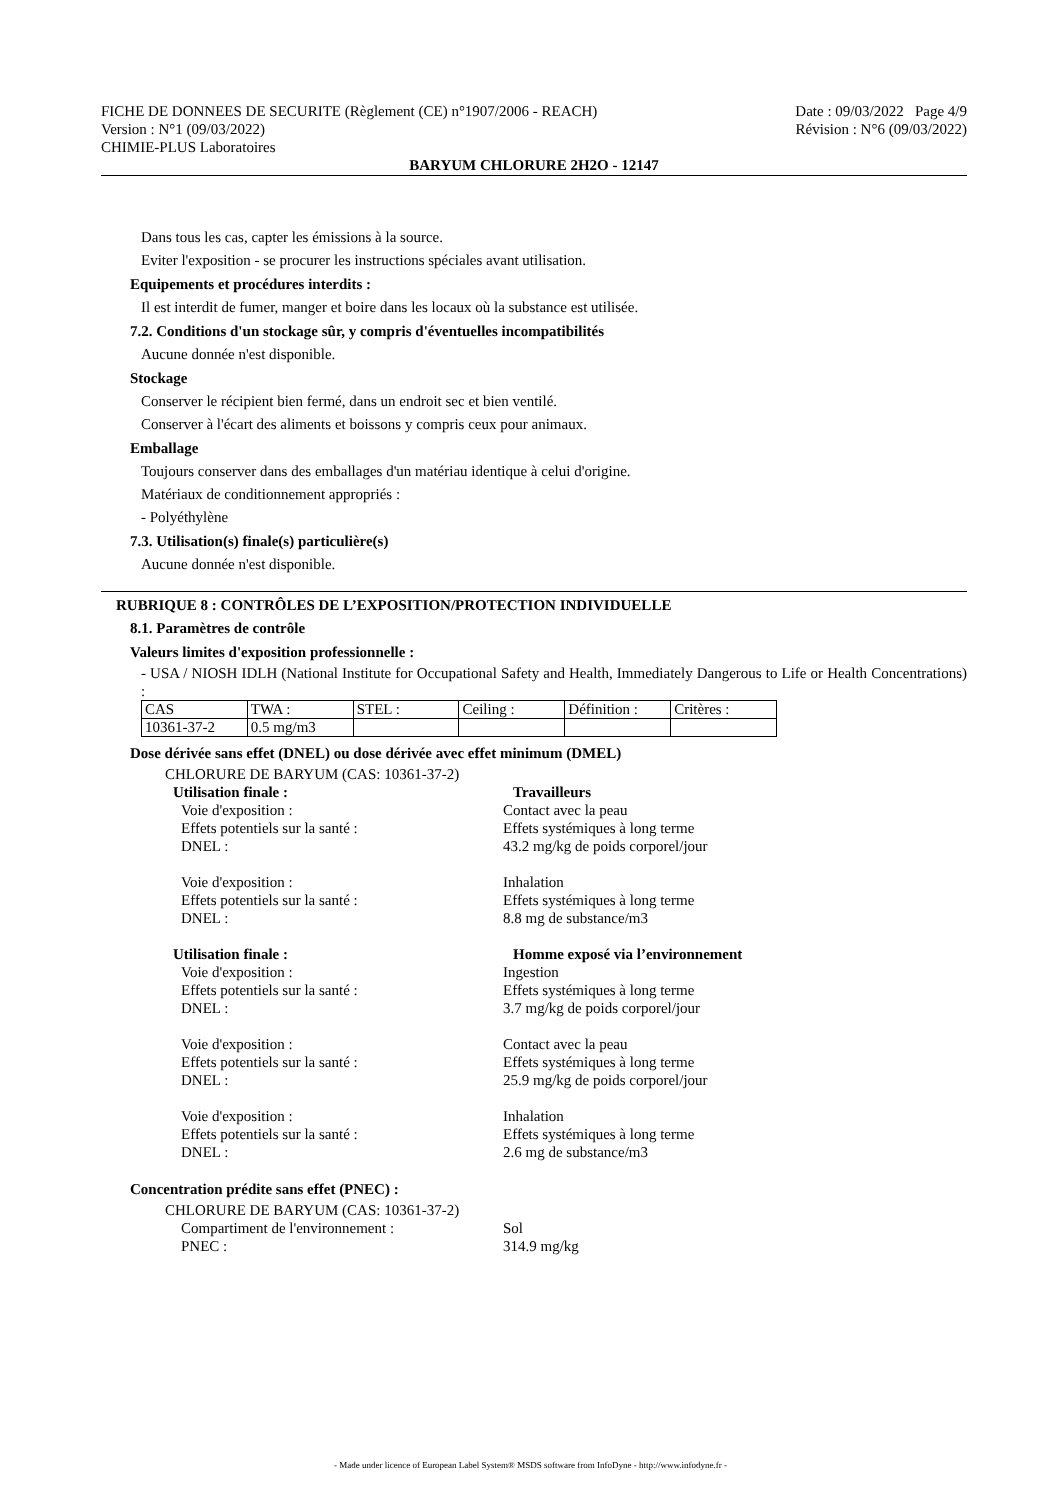FICHE DE DONNEES DE SECURITE (Règlement (CE) n°1907/2006 - REACH) Date : 09/03/2022 Page 4/9
Version : N°1 (09/03/2022) Révision : N°6 (09/03/2022)
CHIMIE-PLUS Laboratoires
BARYUM CHLORURE 2H2O - 12147
Dans tous les cas, capter les émissions à la source.
Eviter l'exposition - se procurer les instructions spéciales avant utilisation.
Equipements et procédures interdits :
Il est interdit de fumer, manger et boire dans les locaux où la substance est utilisée.
7.2. Conditions d'un stockage sûr, y compris d'éventuelles incompatibilités
Aucune donnée n'est disponible.
Stockage
Conserver le récipient bien fermé, dans un endroit sec et bien ventilé.
Conserver à l'écart des aliments et boissons y compris ceux pour animaux.
Emballage
Toujours conserver dans des emballages d'un matériau identique à celui d'origine.
Matériaux de conditionnement appropriés :
- Polyéthylène
7.3. Utilisation(s) finale(s) particulière(s)
Aucune donnée n'est disponible.
RUBRIQUE 8 : CONTRÔLES DE L’EXPOSITION/PROTECTION INDIVIDUELLE
8.1. Paramètres de contrôle
Valeurs limites d'exposition professionnelle :
- USA / NIOSH IDLH (National Institute for Occupational Safety and Health, Immediately Dangerous to Life or Health Concentrations) :
| CAS | TWA : | STEL : | Ceiling : | Définition : | Critères : |
| 10361-37-2 | 0.5 mg/m3 | | | | |
Dose dérivée sans effet (DNEL) ou dose dérivée avec effet minimum (DMEL)
CHLORURE DE BARYUM (CAS: 10361-37-2)
Utilisation finale : Travailleurs
Voie d'exposition : Contact avec la peau Effets potentiels sur la santé : Effets systémiques à long terme DNEL : 43.2 mg/kg de poids corporel/jour Voie d'exposition : Inhalation Effets potentiels sur la santé : Effets systémiques à long terme DNEL : 8.8 mg de substance/m3
Utilisation finale : Homme exposé via l’environnement
Voie d'exposition : Ingestion Effets potentiels sur la santé : Effets systémiques à long terme DNEL : 3.7 mg/kg de poids corporel/jour Voie d'exposition : Contact avec la peau Effets potentiels sur la santé : Effets systémiques à long terme DNEL : 25.9 mg/kg de poids corporel/jour Voie d'exposition : Inhalation Effets potentiels sur la santé : Effets systémiques à long terme DNEL : 2.6 mg de substance/m3
Concentration prédite sans effet (PNEC) :
CHLORURE DE BARYUM (CAS: 10361-37-2)
Compartiment de l'environnement : Sol PNEC : 314.9 mg/kg
- Made under licence of European Label System® MSDS software from InfoDyne - http://www.infodyne.fr -